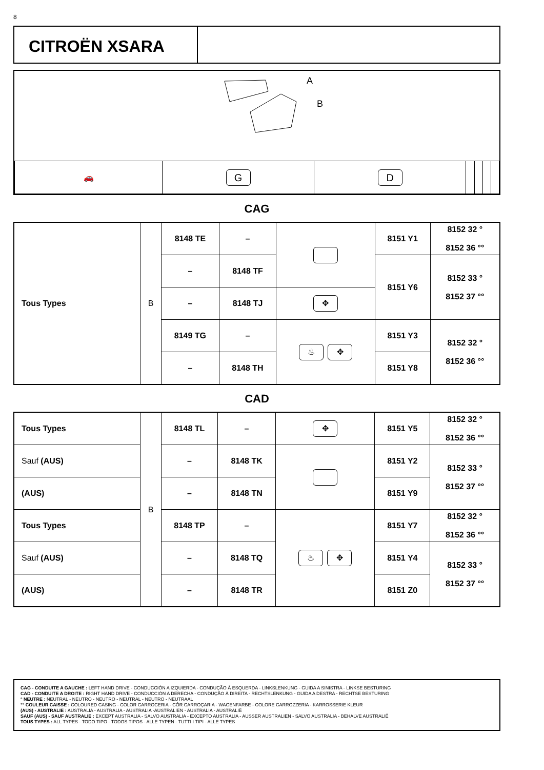8
CITROËN XSARA
A
B
| 🚗 | G | D | | | | |
CAG
| Tous Types | B | 8148 TE | – | | 8151 Y1 | 8152 32 ° 8152 36 °° |
| | | – | 8148 TF | | 8151 Y6 | 8152 33 ° 8152 37 °° |
| | | – | 8148 TJ | ✥ | | |
| | | 8149 TG | – | ♨ ✥ | 8151 Y3 | 8152 32 ° 8152 36 °° |
| | | – | 8148 TH | | 8151 Y8 | |
CAD
| Tous Types | B | 8148 TL | – | ✥ | 8151 Y5 | 8152 32 ° 8152 36 °° |
| Sauf (AUS) | | – | 8148 TK | | 8151 Y2 | 8152 33 ° 8152 37 °° |
| (AUS) | | – | 8148 TN | | 8151 Y9 | |
| Tous Types | | 8148 TP | – | ♨ ✥ | 8151 Y7 | 8152 32 ° 8152 36 °° |
| Sauf (AUS) | | – | 8148 TQ | | 8151 Y4 | 8152 33 ° 8152 37 °° |
| (AUS) | | – | 8148 TR | | 8151 Z0 | |
CAG - CONDUITE A GAUCHE : LEFT HAND DRIVE - CONDUCCIÓN A IZQUIERDA - CONDUÇÃO À ESQUERDA - LINKSLENKUNG - GUIDA A SINISTRA - LINKSE BESTURING
CAD - CONDUITE A DROITE : RIGHT HAND DRIVE - CONDUCCIÓN A DERECHA - CONDUÇÃO À DIREITA - RECHTSLENKUNG - GUIDA A DESTRA - RECHTSE BESTURING
° NEUTRE : NEUTRAL - NEUTRO - NEUTRO - NEUTRAL - NEUTRO - NEUTRAAL
°° COULEUR CAISSE : COLOURED CASING - COLOR CARROCERIA - CÔR CARROÇARIA - WAGENFARBE - COLORE CARROZZERIA - KARROSSERIE KLEUR
(AUS) - AUSTRALIE : AUSTRALIA - AUSTRALIA - AUSTRALIA -AUSTRALIEN - AUSTRALIA - AUSTRALIË
SAUF (AUS) - SAUF AUSTRALIE : EXCEPT AUSTRALIA - SALVO AUSTRALIA - EXCEPTO AUSTRALIA - AUSSER AUSTRALIEN - SALVO AUSTRALIA - BEHALVE AUSTRALIË
TOUS TYPES : ALL TYPES - TODO TIPO - TODOS TIPOS - ALLE TYPEN - TUTTI I TIPI - ALLE TYPES